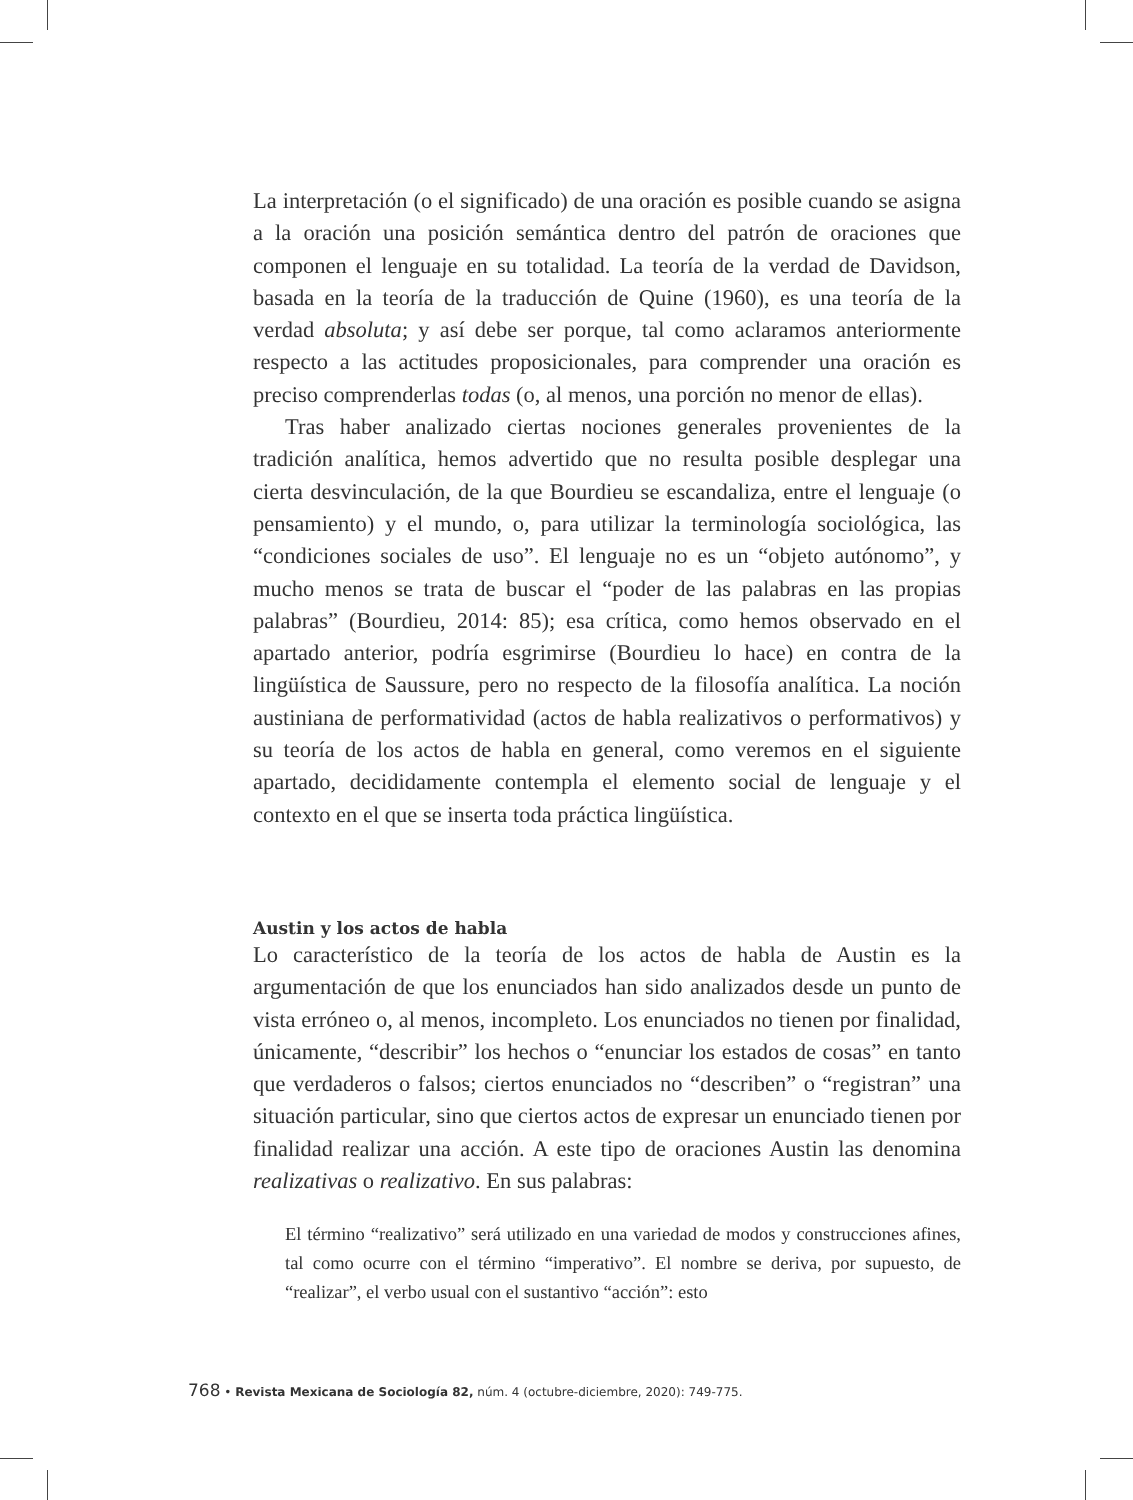La interpretación (o el significado) de una oración es posible cuando se asigna a la oración una posición semántica dentro del patrón de oraciones que componen el lenguaje en su totalidad. La teoría de la verdad de Davidson, basada en la teoría de la traducción de Quine (1960), es una teoría de la verdad absoluta; y así debe ser porque, tal como aclaramos anteriormente respecto a las actitudes proposicionales, para comprender una oración es preciso comprenderlas todas (o, al menos, una porción no menor de ellas).
Tras haber analizado ciertas nociones generales provenientes de la tradición analítica, hemos advertido que no resulta posible desplegar una cierta desvinculación, de la que Bourdieu se escandaliza, entre el lenguaje (o pensamiento) y el mundo, o, para utilizar la terminología sociológica, las “condiciones sociales de uso”. El lenguaje no es un “objeto autónomo”, y mucho menos se trata de buscar el “poder de las palabras en las propias palabras” (Bourdieu, 2014: 85); esa crítica, como hemos observado en el apartado anterior, podría esgrimirse (Bourdieu lo hace) en contra de la lingüística de Saussure, pero no respecto de la filosofía analítica. La noción austiniana de performatividad (actos de habla realizativos o performativos) y su teoría de los actos de habla en general, como veremos en el siguiente apartado, decididamente contempla el elemento social de lenguaje y el contexto en el que se inserta toda práctica lingüística.
Austin y los actos de habla
Lo característico de la teoría de los actos de habla de Austin es la argumentación de que los enunciados han sido analizados desde un punto de vista erróneo o, al menos, incompleto. Los enunciados no tienen por finalidad, únicamente, “describir” los hechos o “enunciar los estados de cosas” en tanto que verdaderos o falsos; ciertos enunciados no “describen” o “registran” una situación particular, sino que ciertos actos de expresar un enunciado tienen por finalidad realizar una acción. A este tipo de oraciones Austin las denomina realizativas o realizativo. En sus palabras:
El término “realizativo” será utilizado en una variedad de modos y construcciones afines, tal como ocurre con el término “imperativo”. El nombre se deriva, por supuesto, de “realizar”, el verbo usual con el sustantivo “acción”: esto
768 • Revista Mexicana de Sociología 82, núm. 4 (octubre-diciembre, 2020): 749-775.